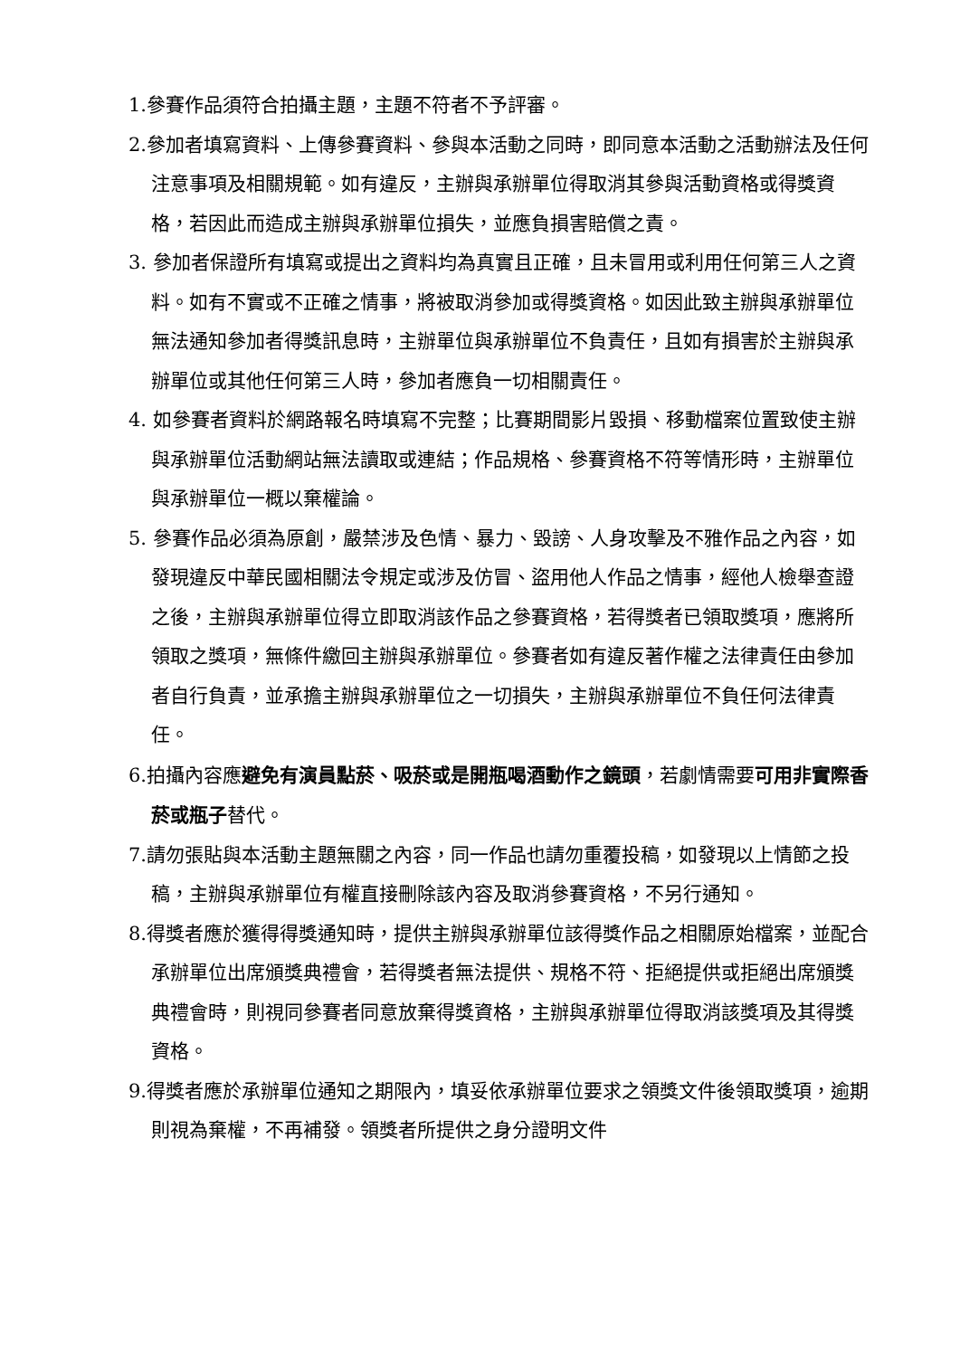1.參賽作品須符合拍攝主題，主題不符者不予評審。
2.參加者填寫資料、上傳參賽資料、參與本活動之同時，即同意本活動之活動辦法及任何注意事項及相關規範。如有違反，主辦與承辦單位得取消其參與活動資格或得獎資格，若因此而造成主辦與承辦單位損失，並應負損害賠償之責。
3. 參加者保證所有填寫或提出之資料均為真實且正確，且未冒用或利用任何第三人之資料。如有不實或不正確之情事，將被取消參加或得獎資格。如因此致主辦與承辦單位無法通知參加者得獎訊息時，主辦單位與承辦單位不負責任，且如有損害於主辦與承辦單位或其他任何第三人時，參加者應負一切相關責任。
4. 如參賽者資料於網路報名時填寫不完整；比賽期間影片毀損、移動檔案位置致使主辦與承辦單位活動網站無法讀取或連結；作品規格、參賽資格不符等情形時，主辦單位與承辦單位一概以棄權論。
5. 參賽作品必須為原創，嚴禁涉及色情、暴力、毀謗、人身攻擊及不雅作品之內容，如發現違反中華民國相關法令規定或涉及仿冒、盜用他人作品之情事，經他人檢舉查證之後，主辦與承辦單位得立即取消該作品之參賽資格，若得獎者已領取獎項，應將所領取之獎項，無條件繳回主辦與承辦單位。參賽者如有違反著作權之法律責任由參加者自行負責，並承擔主辦與承辦單位之一切損失，主辦與承辦單位不負任何法律責任。
6.拍攝內容應避免有演員點菸、吸菸或是開瓶喝酒動作之鏡頭，若劇情需要可用非實際香菸或瓶子替代。
7.請勿張貼與本活動主題無關之內容，同一作品也請勿重覆投稿，如發現以上情節之投稿，主辦與承辦單位有權直接刪除該內容及取消參賽資格，不另行通知。
8.得獎者應於獲得得獎通知時，提供主辦與承辦單位該得獎作品之相關原始檔案，並配合承辦單位出席頒獎典禮會，若得獎者無法提供、規格不符、拒絕提供或拒絕出席頒獎典禮會時，則視同參賽者同意放棄得獎資格，主辦與承辦單位得取消該獎項及其得獎資格。
9.得獎者應於承辦單位通知之期限內，填妥依承辦單位要求之領獎文件後領取獎項，逾期則視為棄權，不再補發。領獎者所提供之身分證明文件